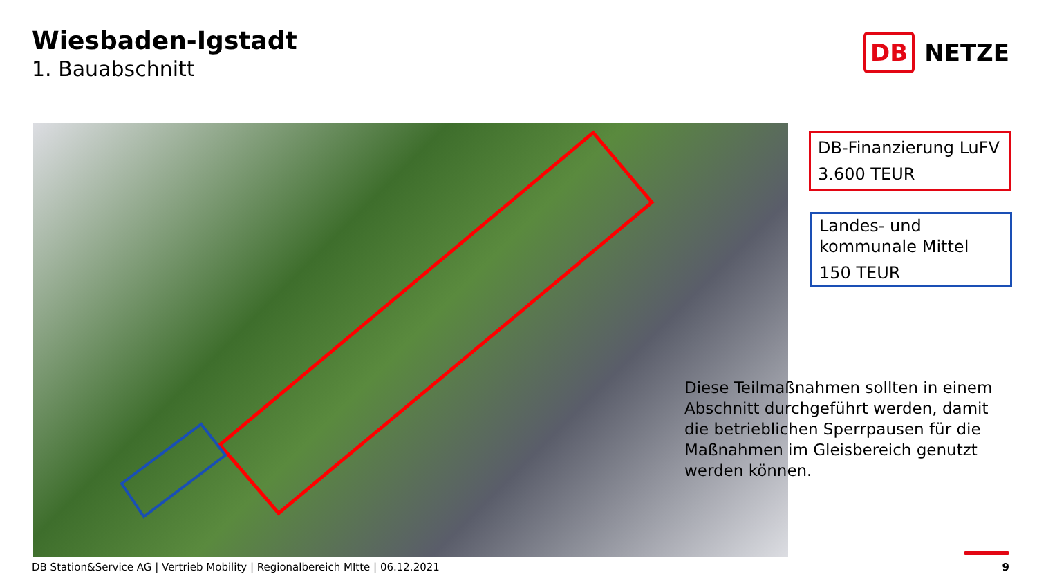Wiesbaden-Igstadt
1. Bauabschnitt
DB NETZE
DB-Finanzierung LuFV
3.600 TEUR
Landes- und
kommunale Mittel
150 TEUR
Diese Teilmaßnahmen sollten in einem Abschnitt durchgeführt werden, damit die betrieblichen Sperrpausen für die Maßnahmen im Gleisbereich genutzt werden können.
DB Station&Service AG | Vertrieb Mobility | Regionalbereich MItte | 06.12.2021
9